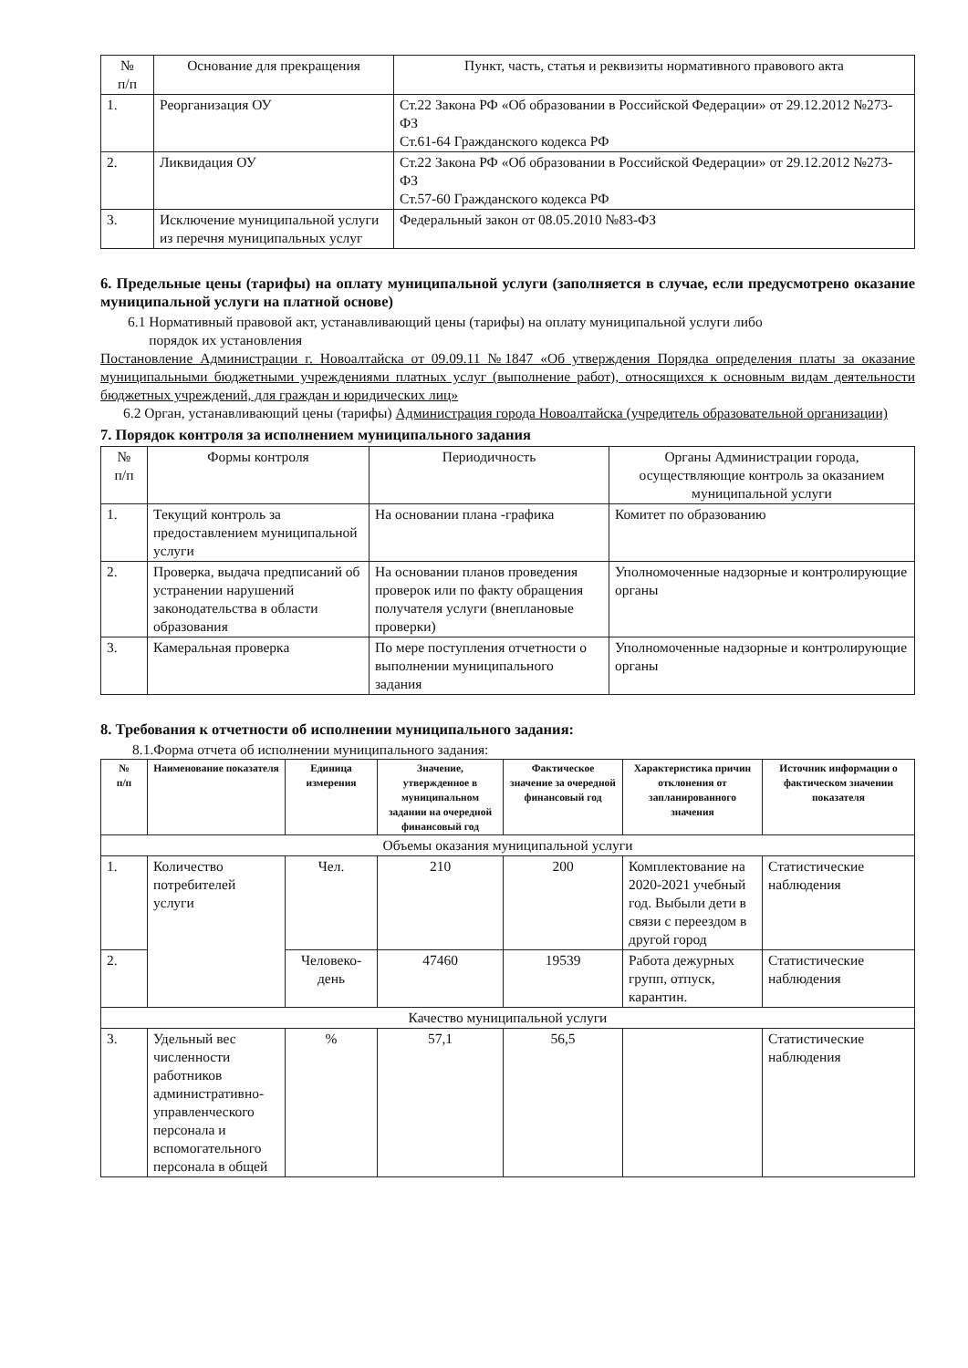| № п/п | Основание для прекращения | Пункт, часть, статья и реквизиты нормативного правового акта |
| --- | --- | --- |
| 1. | Реорганизация ОУ | Ст.22 Закона РФ «Об образовании в Российской Федерации» от 29.12.2012 №273-ФЗ Ст.61-64 Гражданского кодекса РФ |
| 2. | Ликвидация ОУ | Ст.22 Закона РФ «Об образовании в Российской Федерации» от 29.12.2012 №273-ФЗ Ст.57-60 Гражданского кодекса РФ |
| 3. | Исключение муниципальной услуги из перечня муниципальных услуг | Федеральный закон от 08.05.2010 №83-ФЗ |
6. Предельные цены (тарифы) на оплату муниципальной услуги (заполняется в случае, если предусмотрено оказание муниципальной услуги на платной основе)
6.1 Нормативный правовой акт, устанавливающий цены (тарифы) на оплату муниципальной услуги либо
порядок их установления
Постановление Администрации г. Новоалтайска от 09.09.11 №1847 «Об утверждения Порядка определения платы за оказание муниципальными бюджетными учреждениями платных услуг (выполнение работ), относящихся к основным видам деятельности бюджетных учреждений, для граждан и юридических лиц»
6.2 Орган, устанавливающий цены (тарифы) Администрация города Новоалтайска (учредитель образовательной организации)
7. Порядок контроля за исполнением муниципального задания
| № п/п | Формы контроля | Периодичность | Органы Администрации города, осуществляющие контроль за оказанием муниципальной услуги |
| --- | --- | --- | --- |
| 1. | Текущий контроль за предоставлением муниципальной услуги | На основании плана -графика | Комитет по образованию |
| 2. | Проверка, выдача предписаний об устранении нарушений законодательства в области образования | На основании планов проведения проверок или по факту обращения получателя услуги (внеплановые проверки) | Уполномоченные надзорные и контролирующие органы |
| 3. | Камеральная проверка | По мере поступления отчетности о выполнении муниципального задания | Уполномоченные надзорные и контролирующие органы |
8. Требования к отчетности об исполнении муниципального задания:
8.1.Форма отчета об исполнении муниципального задания:
| № п/п | Наименование показателя | Единица измерения | Значение, утвержденное в муниципальном задании на очередной финансовый год | Фактическое значение за очередной финансовый год | Характеристика причин отклонения от запланированного значения | Источник информации о фактическом значении показателя |
| --- | --- | --- | --- | --- | --- | --- |
| Объемы оказания муниципальной услуги | | | | | | |
| 1. | Количество потребителей услуги | Чел. | 210 | 200 | Комплектование на 2020-2021 учебный год. Выбыли дети в связи с переездом в другой город | Статистические наблюдения |
| 2. | | Человеко-день | 47460 | 19539 | Работа дежурных групп, отпуск, карантин. | Статистические наблюдения |
| Качество муниципальной услуги | | | | | | |
| 3. | Удельный вес численности работников административно-управленческого персонала и вспомогательного персонала в общей | % | 57,1 | 56,5 | | Статистические наблюдения |